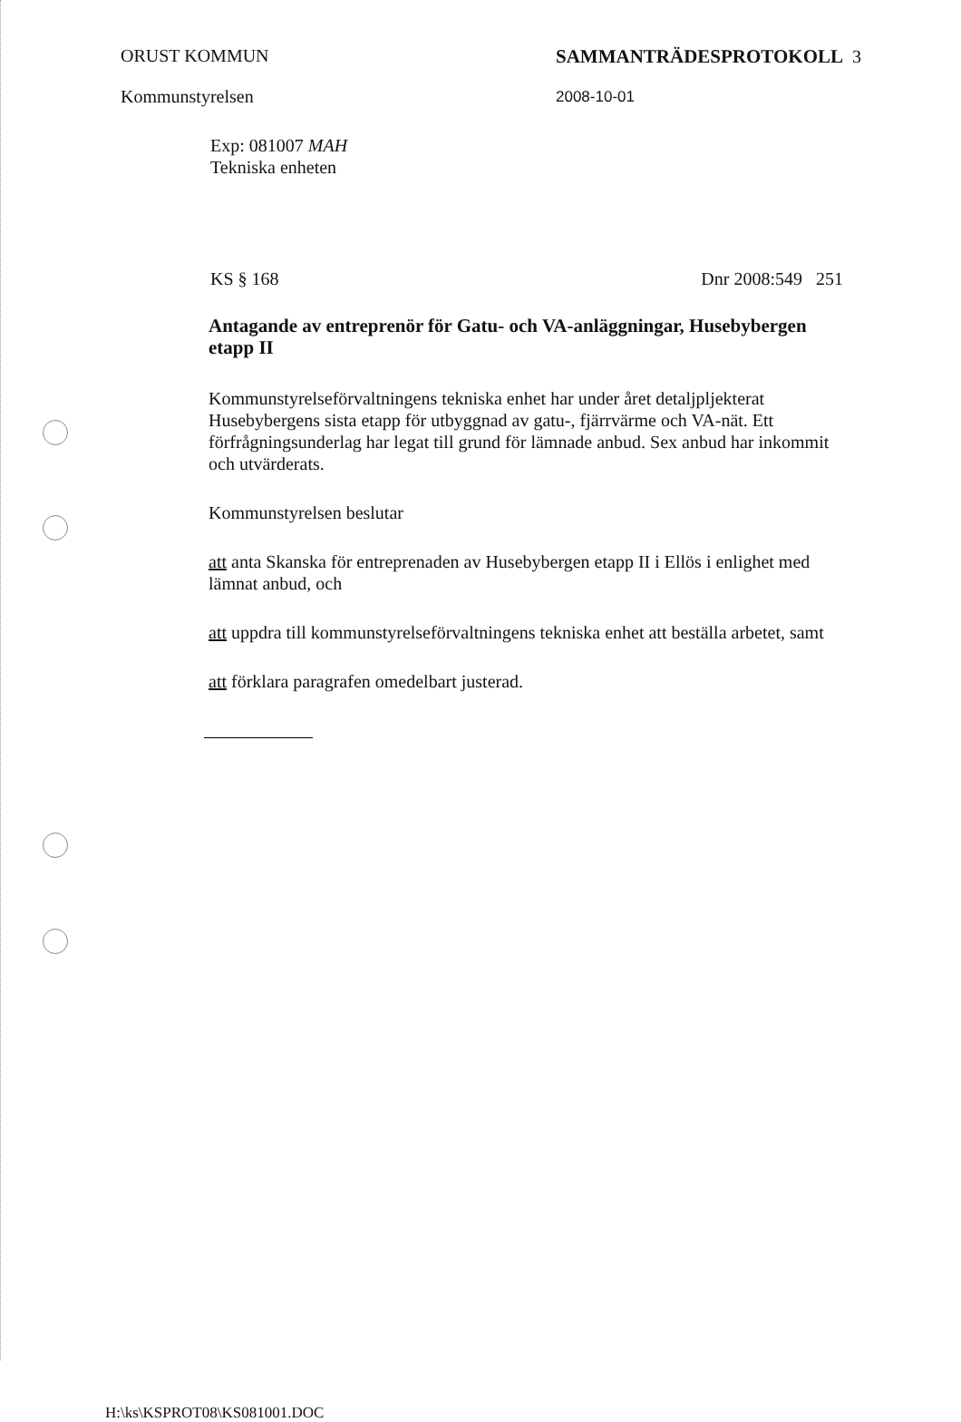ORUST KOMMUN
Kommunstyrelsen
SAMMANTRÄDESPROTOKOLL 3
2008-10-01
Exp: 081007 MAH
Tekniska enheten
KS § 168 Dnr 2008:549 251
Antagande av entreprenör för Gatu- och VA-anläggningar, Husebybergen etapp II
Kommunstyrelseförvaltningens tekniska enhet har under året detaljpljekterat Husebybergens sista etapp för utbyggnad av gatu-, fjärrvärme och VA-nät. Ett förfrågningsunderlag har legat till grund för lämnade anbud. Sex anbud har inkommit och utvärderats.
Kommunstyrelsen beslutar
att anta Skanska för entreprenaden av Husebybergen etapp II i Ellös i enlighet med lämnat anbud, och
att uppdra till kommunstyrelseförvaltningens tekniska enhet att beställa arbetet, samt
att förklara paragrafen omedelbart justerad.
H:\ks\KSPROT08\KS081001.DOC